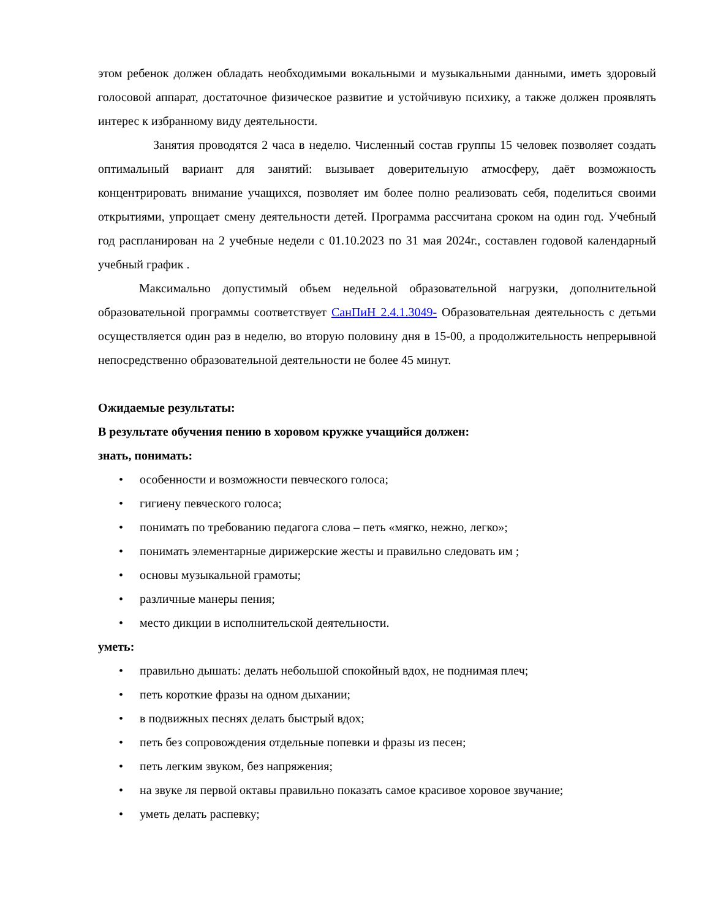этом ребенок должен обладать необходимыми вокальными и музыкальными данными, иметь здоровый голосовой аппарат, достаточное физическое развитие и устойчивую психику, а также должен проявлять интерес к избранному виду деятельности.
Занятия проводятся 2 часа в неделю. Численный состав группы 15 человек позволяет создать оптимальный вариант для занятий: вызывает доверительную атмосферу, даёт возможность концентрировать внимание учащихся, позволяет им более полно реализовать себя, поделиться своими открытиями, упрощает смену деятельности детей. Программа рассчитана сроком на один год. Учебный год распланирован на 2 учебные недели с 01.10.2023 по 31 мая 2024г., составлен годовой календарный учебный график .
Максимально допустимый объем недельной образовательной нагрузки, дополнительной образовательной программы соответствует СанПиН 2.4.1.3049- Образовательная деятельность с детьми осуществляется один раз в неделю, во вторую половину дня в 15-00, а продолжительность непрерывной непосредственно образовательной деятельности не более 45 минут.
Ожидаемые результаты:
В результате обучения пению в хоровом кружке учащийся должен:
знать, понимать:
• особенности и возможности певческого голоса;
• гигиену певческого голоса;
• понимать по требованию педагога слова – петь «мягко, нежно, легко»;
• понимать элементарные дирижерские жесты и правильно следовать им ;
• основы музыкальной грамоты;
• различные манеры пения;
• место дикции в исполнительской деятельности.
уметь:
• правильно дышать: делать небольшой спокойный вдох, не поднимая плеч;
• петь короткие фразы на одном дыхании;
• в подвижных песнях делать быстрый вдох;
• петь без сопровождения отдельные попевки и фразы из песен;
• петь легким звуком, без напряжения;
• на звуке ля первой октавы правильно показать самое красивое хоровое звучание;
• уметь делать распевку;